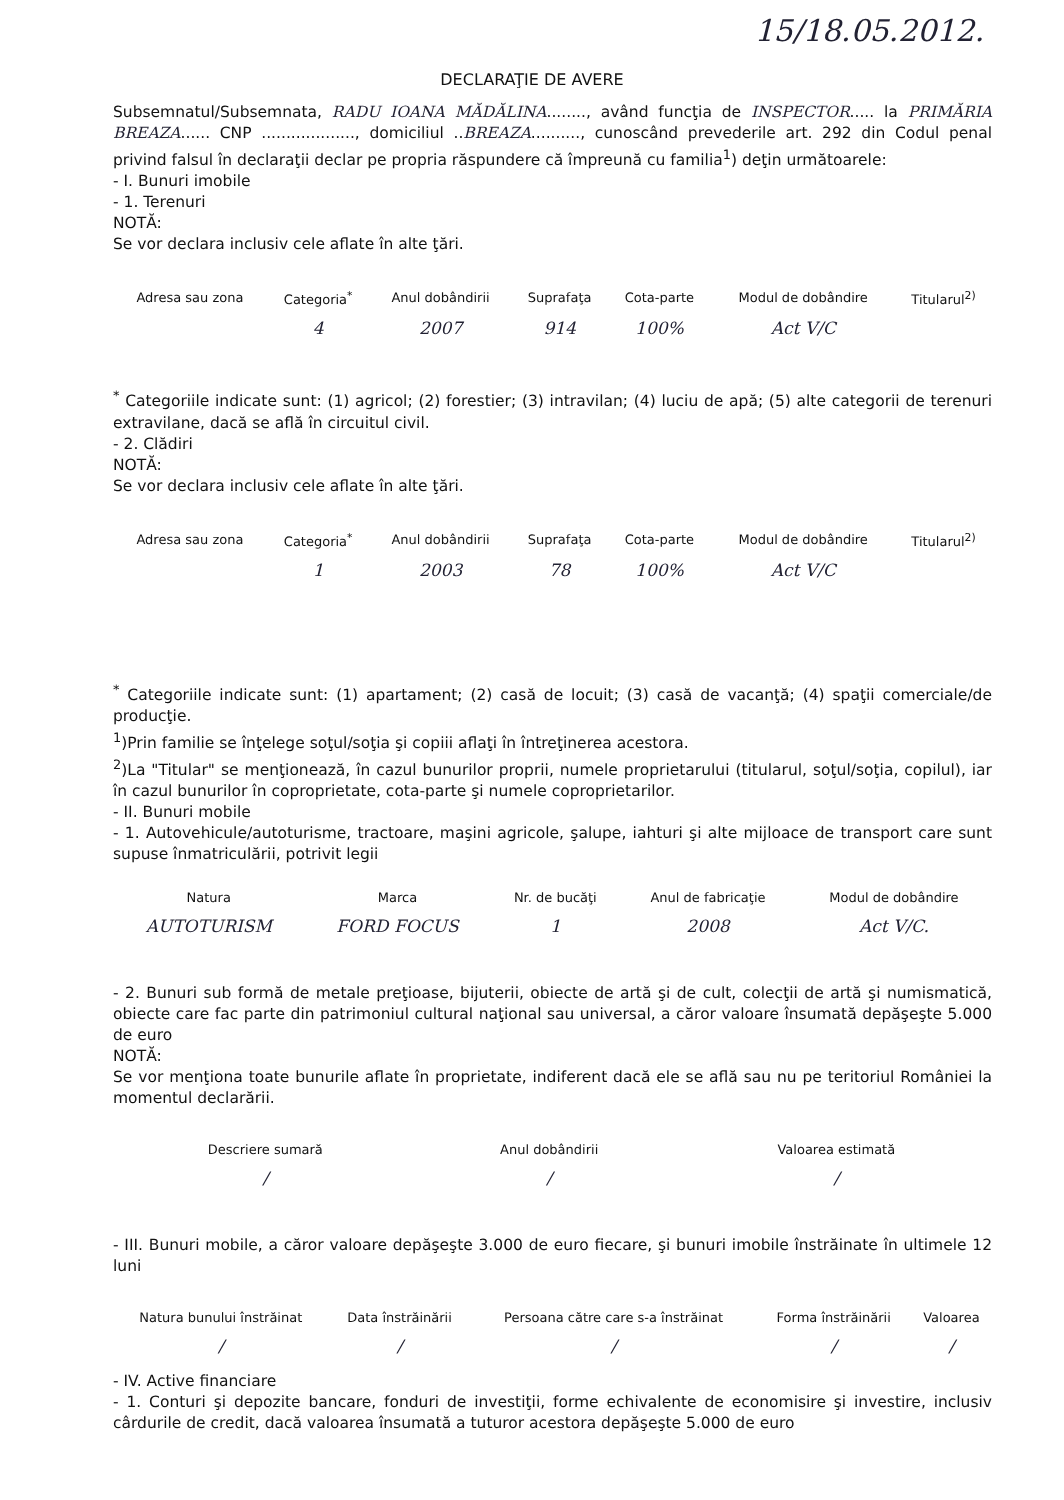15/18.05.2012.
DECLARAŢIE DE AVERE
Subsemnatul/Subsemnata, RADU IOANA MĂDĂLINA........, având funcţia de INSPECTOR..... la PRIMĂRIA BREAZA...... CNP ..................., domiciliul ..BREAZA.........., cunoscând prevederile art. 292 din Codul penal privind falsul în declaraţii declar pe propria răspundere că împreună cu familia<sup>1</sup>) deţin următoarele:
- I. Bunuri imobile
- 1. Terenuri
NOTĂ:
Se vor declara inclusiv cele aflate în alte ţări.
| Adresa sau zona | Categoria<sup>*</sup> | Anul dobândirii | Suprafaţa | Cota-parte | Modul de dobândire | Titularul<sup>2)</sup> |
| --- | --- | --- | --- | --- | --- | --- |
| | 4 | 2007 | 914 | 100% | Act V/C | |
<sup>*</sup> Categoriile indicate sunt: (1) agricol; (2) forestier; (3) intravilan; (4) luciu de apă; (5) alte categorii de terenuri extravilane, dacă se află în circuitul civil.
- 2. Clădiri
NOTĂ:
Se vor declara inclusiv cele aflate în alte ţări.
| Adresa sau zona | Categoria<sup>*</sup> | Anul dobândirii | Suprafaţa | Cota-parte | Modul de dobândire | Titularul<sup>2)</sup> |
| --- | --- | --- | --- | --- | --- | --- |
| | 1 | 2003 | 78 | 100% | Act V/C | |
<sup>*</sup> Categoriile indicate sunt: (1) apartament; (2) casă de locuit; (3) casă de vacanţă; (4) spaţii comerciale/de producţie.
<sup>1</sup>)Prin familie se înţelege soţul/soţia şi copiii aflaţi în întreţinerea acestora.
<sup>2</sup>)La "Titular" se menţionează, în cazul bunurilor proprii, numele proprietarului (titularul, soţul/soţia, copilul), iar în cazul bunurilor în coproprietate, cota-parte şi numele coproprietarilor.
- II. Bunuri mobile
- 1. Autovehicule/autoturisme, tractoare, maşini agricole, şalupe, iahturi şi alte mijloace de transport care sunt supuse înmatriculării, potrivit legii
| Natura | Marca | Nr. de bucăţi | Anul de fabricaţie | Modul de dobândire |
| --- | --- | --- | --- | --- |
| AUTOTURISM | FORD FOCUS | 1 | 2008 | Act V/C. |
- 2. Bunuri sub formă de metale preţioase, bijuterii, obiecte de artă şi de cult, colecţii de artă şi numismatică, obiecte care fac parte din patrimoniul cultural naţional sau universal, a căror valoare însumată depăşeşte 5.000 de euro
NOTĂ:
Se vor menţiona toate bunurile aflate în proprietate, indiferent dacă ele se află sau nu pe teritoriul României la momentul declarării.
| Descriere sumară | Anul dobândirii | Valoarea estimată |
| --- | --- | --- |
| / | / | / |
- III. Bunuri mobile, a căror valoare depăşeşte 3.000 de euro fiecare, şi bunuri imobile înstrăinate în ultimele 12 luni
| Natura bunului înstrăinat | Data înstrăinării | Persoana către care s-a înstrăinat | Forma înstrăinării | Valoarea |
| --- | --- | --- | --- | --- |
| / | / | / | / | / |
- IV. Active financiare
- 1. Conturi şi depozite bancare, fonduri de investiţii, forme echivalente de economisire şi investire, inclusiv cârdurile de credit, dacă valoarea însumată a tuturor acestora depăşeşte 5.000 de euro